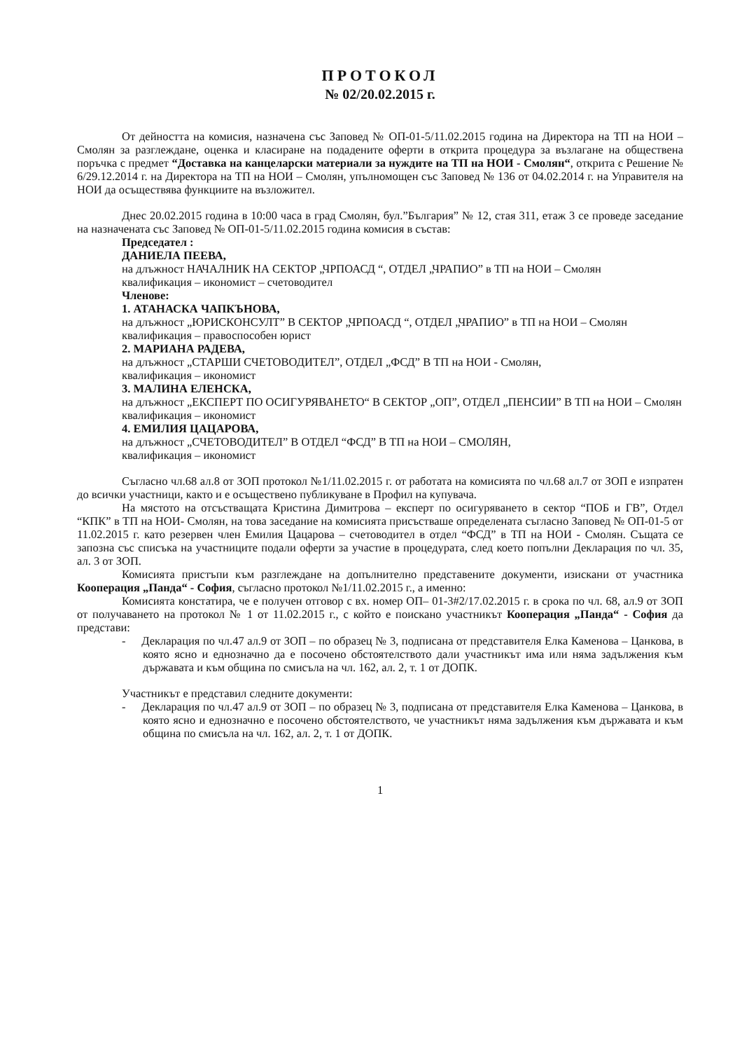ПРОТОКОЛ
№ 02/20.02.2015 г.
От дейността на комисия, назначена със Заповед № ОП-01-5/11.02.2015 година на Директора на ТП на НОИ – Смолян за разглеждане, оценка и класиране на подадените оферти в открита процедура за възлагане на обществена поръчка с предмет “Доставка на канцеларски материали за нуждите на ТП на НОИ - Смолян“, открита с Решение № 6/29.12.2014 г. на Директора на ТП на НОИ – Смолян, упълномощен със Заповед № 136 от 04.02.2014 г. на Управителя на НОИ да осъществява функциите на възложител.
Днес 20.02.2015 година в 10:00 часа в град Смолян, бул.”България” № 12, стая 311, етаж 3 се проведе заседание на назначената със Заповед № ОП-01-5/11.02.2015 година комисия в състав:
Председател :
ДАНИЕЛА ПЕЕВА,
на длъжност НАЧАЛНИК НА СЕКТОР „ЧРПОАСД “, ОТДЕЛ „ЧРАПИО” в ТП на НОИ – Смолян
квалификация – икономист – счетоводител
Членове:
1. АТАНАСКА ЧАПКЪНОВА,
на длъжност „ЮРИСКОНСУЛТ” В СЕКТОР „ЧРПОАСД “, ОТДЕЛ „ЧРАПИО” в ТП на НОИ – Смолян
квалификация – правоспособен юрист
2. МАРИАНА РАДЕВА,
на длъжност „СТАРШИ СЧЕТОВОДИТЕЛ”, ОТДЕЛ „ФСД” В ТП на НОИ - Смолян,
квалификация – икономист
3. МАЛИНА ЕЛЕНСКА,
на длъжност „ЕКСПЕРТ ПО ОСИГУРЯВАНЕТО“ В СЕКТОР „ОП”, ОТДЕЛ „ПЕНСИИ” В ТП на НОИ – Смолян
квалификация – икономист
4. ЕМИЛИЯ ЦАЦАРОВА,
на длъжност „СЧЕТОВОДИТЕЛ” В ОТДЕЛ “ФСД” В ТП на НОИ – СМОЛЯН,
квалификация – икономист
Съгласно чл.68 ал.8 от ЗОП протокол №1/11.02.2015 г. от работата на комисията по чл.68 ал.7 от ЗОП е изпратен до всички участници, както и е осъществено публикуване в Профил на купувача.
На мястото на отсъстващата Кристина Димитрова – експерт по осигуряването в сектор “ПОБ и ГВ”, Отдел “КПК” в ТП на НОИ- Смолян, на това заседание на комисията присъстваше определената съгласно Заповед № ОП-01-5 от 11.02.2015 г. като резервен член Емилия Цацарова – счетоводител в отдел “ФСД” в ТП на НОИ - Смолян. Същата се запозна със списъка на участниците подали оферти за участие в процедурата, след което попълни Декларация по чл. 35, ал. 3 от ЗОП.
Комисията пристъпи към разглеждане на допълнително представените документи, изискани от участника Кооперация „Панда“ - София, съгласно протокол №1/11.02.2015 г., а именно:
Комисията констатира, че е получен отговор с вх. номер ОП– 01-3#2/17.02.2015 г. в срока по чл. 68, ал.9 от ЗОП от получаването на протокол № 1 от 11.02.2015 г., с който е поискано участникът Кооперация „Панда“ - София да представи:
- Декларация по чл.47 ал.9 от ЗОП – по образец № 3, подписана от представителя Елка Каменова – Цанкова, в която ясно и еднозначно да е посочено обстоятелството дали участникът има или няма задължения към държавата и към община по смисъла на чл. 162, ал. 2, т. 1 от ДОПК.
Участникът е представил следните документи:
- Декларация по чл.47 ал.9 от ЗОП – по образец № 3, подписана от представителя Елка Каменова – Цанкова, в която ясно и еднозначно е посочено обстоятелството, че участникът няма задължения към държавата и към община по смисъла на чл. 162, ал. 2, т. 1 от ДОПК.
1